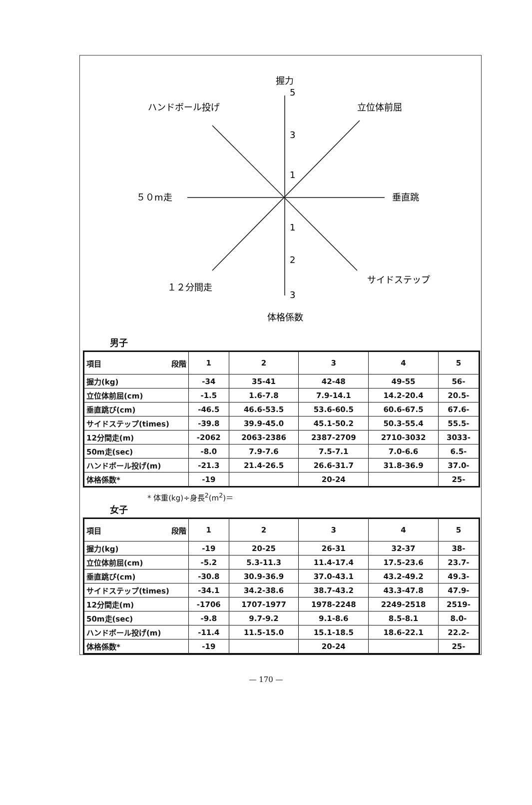握力
5
3
1
1
2
3
ハンドボール投げ
立位体前屈
５０m走
垂直跳
１２分間走
サイドステップ
体格係数
男子
| 項目 段階 | 1 | 2 | 3 | 4 | 5 |
| 握力(kg) | -34 | 35-41 | 42-48 | 49-55 | 56- |
| 立位体前屈(cm) | -1.5 | 1.6-7.8 | 7.9-14.1 | 14.2-20.4 | 20.5- |
| 垂直跳び(cm) | -46.5 | 46.6-53.5 | 53.6-60.5 | 60.6-67.5 | 67.6- |
| サイドステップ(times) | -39.8 | 39.9-45.0 | 45.1-50.2 | 50.3-55.4 | 55.5- |
| 12分間走(m) | -2062 | 2063-2386 | 2387-2709 | 2710-3032 | 3033- |
| 50m走(sec) | -8.0 | 7.9-7.6 | 7.5-7.1 | 7.0-6.6 | 6.5- |
| ハンドボール投げ(m) | -21.3 | 21.4-26.5 | 26.6-31.7 | 31.8-36.9 | 37.0- |
| 体格係数* | -19 | | 20-24 | | 25- |
* 体重(kg)÷身長<sup>2</sup>(m<sup>2</sup>)＝
女子
| 項目 段階 | 1 | 2 | 3 | 4 | 5 |
| 握力(kg) | -19 | 20-25 | 26-31 | 32-37 | 38- |
| 立位体前屈(cm) | -5.2 | 5.3-11.3 | 11.4-17.4 | 17.5-23.6 | 23.7- |
| 垂直跳び(cm) | -30.8 | 30.9-36.9 | 37.0-43.1 | 43.2-49.2 | 49.3- |
| サイドステップ(times) | -34.1 | 34.2-38.6 | 38.7-43.2 | 43.3-47.8 | 47.9- |
| 12分間走(m) | -1706 | 1707-1977 | 1978-2248 | 2249-2518 | 2519- |
| 50m走(sec) | -9.8 | 9.7-9.2 | 9.1-8.6 | 8.5-8.1 | 8.0- |
| ハンドボール投げ(m) | -11.4 | 11.5-15.0 | 15.1-18.5 | 18.6-22.1 | 22.2- |
| 体格係数* | -19 | | 20-24 | | 25- |
— 170 —